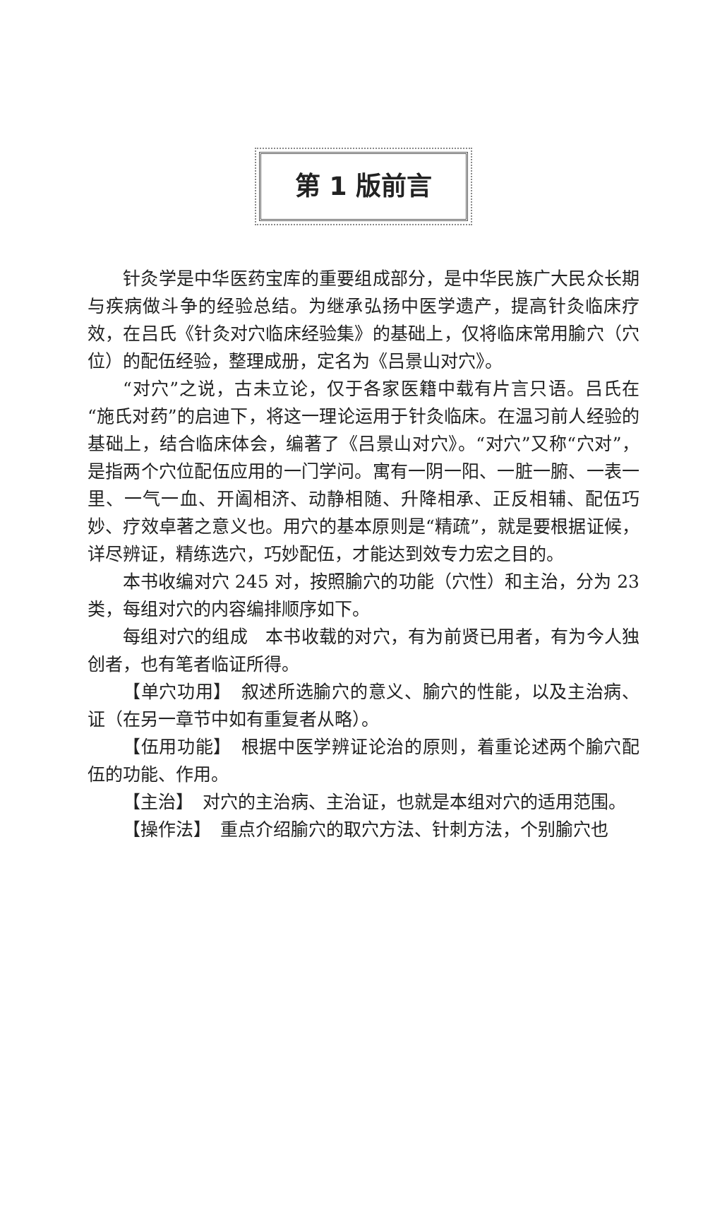第 1 版前言
针灸学是中华医药宝库的重要组成部分，是中华民族广大民众长期与疾病做斗争的经验总结。为继承弘扬中医学遗产，提高针灸临床疗效，在吕氏《针灸对穴临床经验集》的基础上，仅将临床常用腧穴（穴位）的配伍经验，整理成册，定名为《吕景山对穴》。
“对穴”之说，古未立论，仅于各家医籍中载有片言只语。吕氏在“施氏对药”的启迪下，将这一理论运用于针灸临床。在温习前人经验的基础上，结合临床体会，编著了《吕景山对穴》。“对穴”又称“穴对”，是指两个穴位配伍应用的一门学问。寓有一阴一阳、一脏一腑、一表一里、一气一血、开阖相济、动静相随、升降相承、正反相辅、配伍巧妙、疗效卓著之意义也。用穴的基本原则是“精疏”，就是要根据证候，详尽辨证，精练选穴，巧妙配伍，才能达到效专力宏之目的。
本书收编对穴 245 对，按照腧穴的功能（穴性）和主治，分为 23 类，每组对穴的内容编排顺序如下。
每组对穴的组成　本书收载的对穴，有为前贤已用者，有为今人独创者，也有笔者临证所得。
【单穴功用】　叙述所选腧穴的意义、腧穴的性能，以及主治病、证（在另一章节中如有重复者从略）。
【伍用功能】　根据中医学辨证论治的原则，着重论述两个腧穴配伍的功能、作用。
【主治】　对穴的主治病、主治证，也就是本组对穴的适用范围。
【操作法】　重点介绍腧穴的取穴方法、针刺方法，个别腧穴也